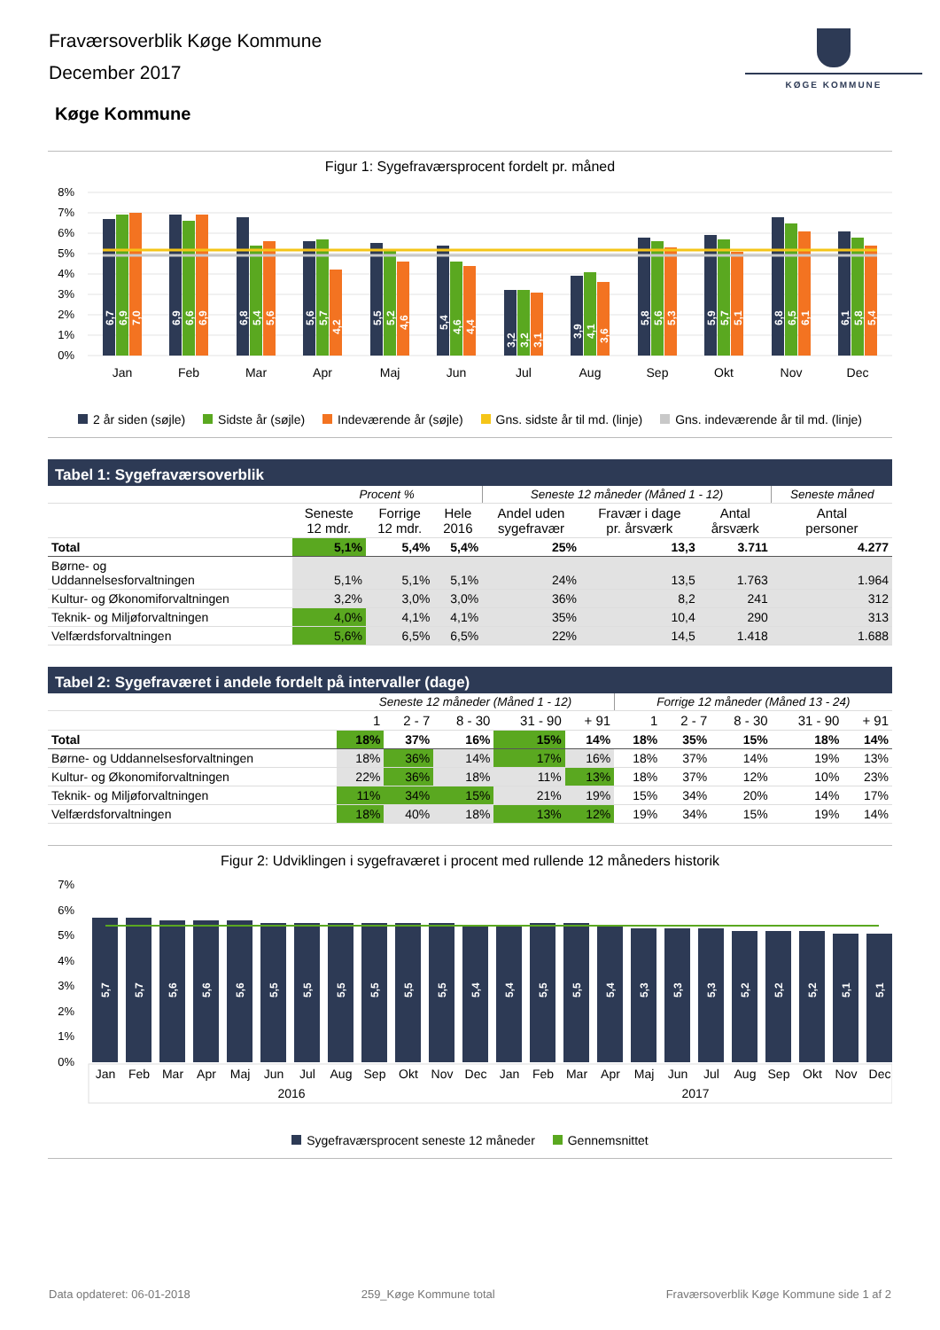Fraværsoverblik Køge Kommune
December 2017
KØGE KOMMUNE
Køge Kommune
Figur 1: Sygefraværsprocent fordelt pr. måned
8%
7%
6%
5%
4%
3%
2%
1%
0%
6,7
6,9
7,0
6,9
6,6
6,9
6,8
5,4
5,6
5,6
5,7
4,2
5,5
5,2
4,6
5,4
4,6
4,4
3,2
3,2
3,1
3,9
4,1
3,6
5,8
5,6
5,3
5,9
5,7
5,1
6,8
6,5
6,1
6,1
5,8
5,4
Jan
Feb
Mar
Apr
Maj
Jun
Jul
Aug
Sep
Okt
Nov
Dec
2 år siden (søjle) Sidste år (søjle) Indeværende år (søjle) Gns. sidste år til md. (linje) Gns. indeværende år til md. (linje)
Tabel 1: Sygefraværsoverblik
| | Procent % | | | Seneste 12 måneder (Måned 1 - 12) | | | Seneste måned |
| --- | --- | --- | --- | --- | --- | --- | --- |
| | Seneste 12 mdr. | Forrige 12 mdr. | Hele 2016 | Andel uden sygefravær | Fravær i dage pr. årsværk | Antal årsværk | Antal personer |
| Total | 5,1% | 5,4% | 5,4% | 25% | 13,3 | 3.711 | 4.277 |
| Børne- og Uddannelsesforvaltningen | 5,1% | 5,1% | 5,1% | 24% | 13,5 | 1.763 | 1.964 |
| Kultur- og Økonomiforvaltningen | 3,2% | 3,0% | 3,0% | 36% | 8,2 | 241 | 312 |
| Teknik- og Miljøforvaltningen | 4,0% | 4,1% | 4,1% | 35% | 10,4 | 290 | 313 |
| Velfærdsforvaltningen | 5,6% | 6,5% | 6,5% | 22% | 14,5 | 1.418 | 1.688 |
Tabel 2: Sygefraværet i andele fordelt på intervaller (dage)
| | Seneste 12 måneder (Måned 1 - 12) | | | | | Forrige 12 måneder (Måned 13 - 24) | | | | |
| --- | --- | --- | --- | --- | --- | --- | --- | --- | --- | --- |
| | 1 | 2 - 7 | 8 - 30 | 31 - 90 | + 91 | 1 | 2 - 7 | 8 - 30 | 31 - 90 | + 91 |
| Total | 18% | 37% | 16% | 15% | 14% | 18% | 35% | 15% | 18% | 14% |
| Børne- og Uddannelsesforvaltningen | 18% | 36% | 14% | 17% | 16% | 18% | 37% | 14% | 19% | 13% |
| Kultur- og Økonomiforvaltningen | 22% | 36% | 18% | 11% | 13% | 18% | 37% | 12% | 10% | 23% |
| Teknik- og Miljøforvaltningen | 11% | 34% | 15% | 21% | 19% | 15% | 34% | 20% | 14% | 17% |
| Velfærdsforvaltningen | 18% | 40% | 18% | 13% | 12% | 19% | 34% | 15% | 19% | 14% |
Figur 2: Udviklingen i sygefraværet i procent med rullende 12 måneders historik
7%
6%
5%
4%
3%
2%
1%
0%
5,7
5,7
5,6
5,6
5,6
5,5
5,5
5,5
5,5
5,5
5,5
5,4
5,4
5,5
5,5
5,4
5,3
5,3
5,3
5,2
5,2
5,2
5,1
5,1
Jan
Feb
Mar
Apr
Maj
Jun
Jul
Aug
Sep
Okt
Nov
Dec
Jan
Feb
Mar
Apr
Maj
Jun
Jul
Aug
Sep
Okt
Nov
Dec
2016
2017
Sygefraværsprocent seneste 12 måneder Gennemsnittet
Data opdateret: 06-01-2018 259_Køge Kommune total Fraværsoverblik Køge Kommune side 1 af 2